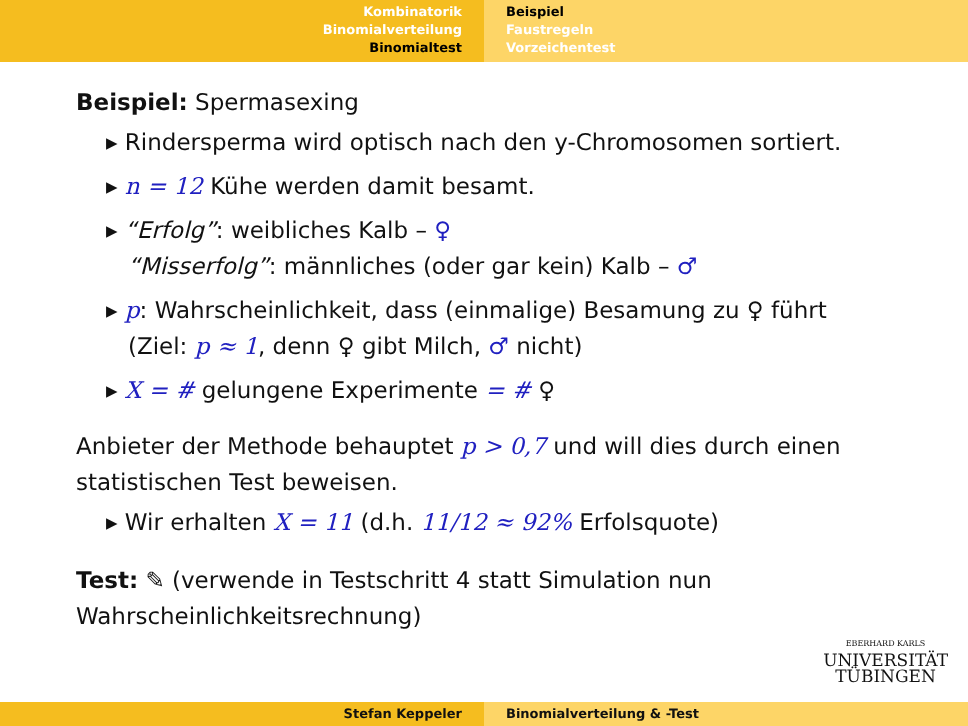Kombinatorik
Binomialverteilung
Binomialtest
Beispiel
Faustregeln
Vorzeichentest
Beispiel: Spermasexing
Rindersperma wird optisch nach den y-Chromosomen sortiert.
n = 12 Kühe werden damit besamt.
“Erfolg”: weibliches Kalb – ♀
“Misserfolg”: männliches (oder gar kein) Kalb – ♂
p: Wahrscheinlichkeit, dass (einmalige) Besamung zu ♀ führt
(Ziel: p ≈ 1, denn ♀ gibt Milch, ♂ nicht)
X = # gelungene Experimente = # ♀
Anbieter der Methode behauptet p > 0,7 und will dies durch einen statistischen Test beweisen.
Wir erhalten X = 11 (d.h. 11/12 ≈ 92% Erfolsquote)
Test: ✎ (verwende in Testschritt 4 statt Simulation nun
Wahrscheinlichkeitsrechnung)
EBERHARD KARLS
UNIVERSITÄT
TÜBINGEN
Stefan Keppeler Binomialverteilung & -Test